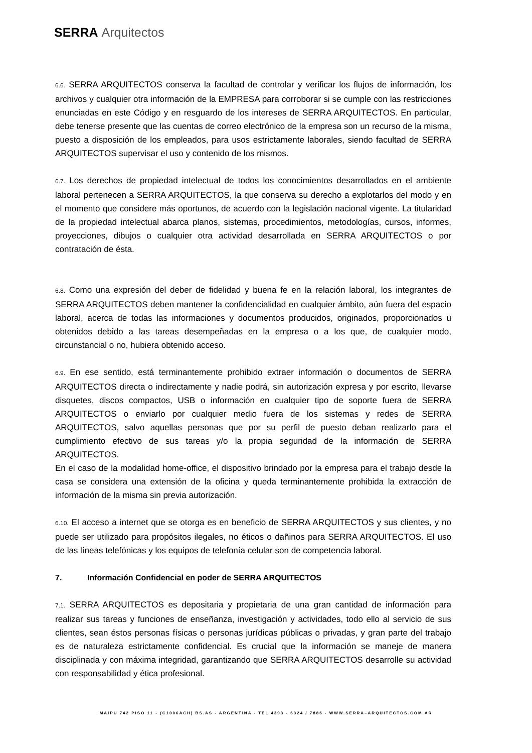SERRA Arquitectos
6.6. SERRA ARQUITECTOS conserva la facultad de controlar y verificar los flujos de información, los archivos y cualquier otra información de la EMPRESA para corroborar si se cumple con las restricciones enunciadas en este Código y en resguardo de los intereses de SERRA ARQUITECTOS. En particular, debe tenerse presente que las cuentas de correo electrónico de la empresa son un recurso de la misma, puesto a disposición de los empleados, para usos estrictamente laborales, siendo facultad de SERRA ARQUITECTOS supervisar el uso y contenido de los mismos.
6.7. Los derechos de propiedad intelectual de todos los conocimientos desarrollados en el ambiente laboral pertenecen a SERRA ARQUITECTOS, la que conserva su derecho a explotarlos del modo y en el momento que considere más oportunos, de acuerdo con la legislación nacional vigente. La titularidad de la propiedad intelectual abarca planos, sistemas, procedimientos, metodologías, cursos, informes, proyecciones, dibujos o cualquier otra actividad desarrollada en SERRA ARQUITECTOS o por contratación de ésta.
6.8. Como una expresión del deber de fidelidad y buena fe en la relación laboral, los integrantes de SERRA ARQUITECTOS deben mantener la confidencialidad en cualquier ámbito, aún fuera del espacio laboral, acerca de todas las informaciones y documentos producidos, originados, proporcionados u obtenidos debido a las tareas desempeñadas en la empresa o a los que, de cualquier modo, circunstancial o no, hubiera obtenido acceso.
6.9. En ese sentido, está terminantemente prohibido extraer información o documentos de SERRA ARQUITECTOS directa o indirectamente y nadie podrá, sin autorización expresa y por escrito, llevarse disquetes, discos compactos, USB o información en cualquier tipo de soporte fuera de SERRA ARQUITECTOS o enviarlo por cualquier medio fuera de los sistemas y redes de SERRA ARQUITECTOS, salvo aquellas personas que por su perfil de puesto deban realizarlo para el cumplimiento efectivo de sus tareas y/o la propia seguridad de la información de SERRA ARQUITECTOS.
En el caso de la modalidad home-office, el dispositivo brindado por la empresa para el trabajo desde la casa se considera una extensión de la oficina y queda terminantemente prohibida la extracción de información de la misma sin previa autorización.
6.10. El acceso a internet que se otorga es en beneficio de SERRA ARQUITECTOS y sus clientes, y no puede ser utilizado para propósitos ilegales, no éticos o dañinos para SERRA ARQUITECTOS. El uso de las líneas telefónicas y los equipos de telefonía celular son de competencia laboral.
7. Información Confidencial en poder de SERRA ARQUITECTOS
7.1. SERRA ARQUITECTOS es depositaria y propietaria de una gran cantidad de información para realizar sus tareas y funciones de enseñanza, investigación y actividades, todo ello al servicio de sus clientes, sean éstos personas físicas o personas jurídicas públicas o privadas, y gran parte del trabajo es de naturaleza estrictamente confidencial. Es crucial que la información se maneje de manera disciplinada y con máxima integridad, garantizando que SERRA ARQUITECTOS desarrolle su actividad con responsabilidad y ética profesional.
MAIPU 742 PISO 11 - (C1006ACH) BS.AS - ARGENTINA - TEL 4393 - 6324 / 7886 - WWW.SERRA–ARQUITECTOS.COM.AR